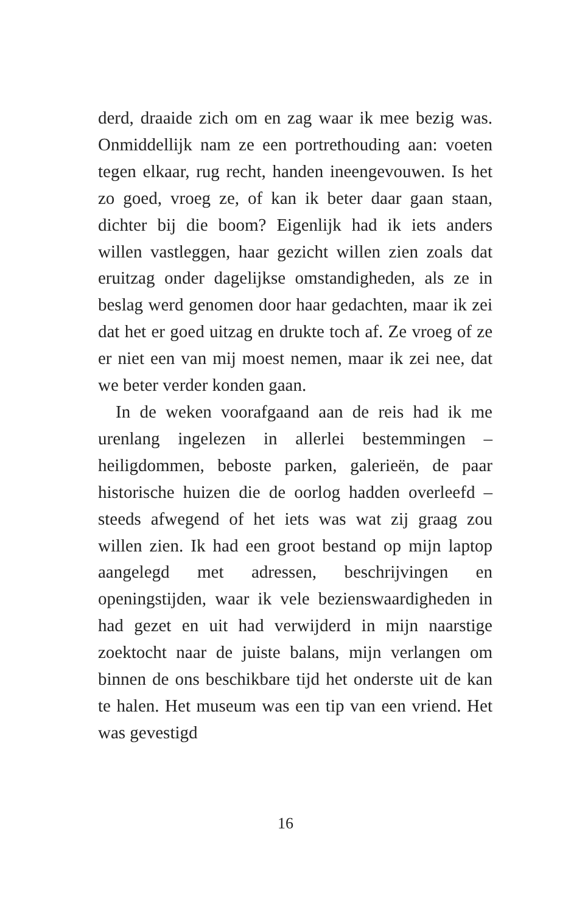derd, draaide zich om en zag waar ik mee bezig was. Onmiddellijk nam ze een portrethouding aan: voeten tegen elkaar, rug recht, handen in­eengevouwen. Is het zo goed, vroeg ze, of kan ik beter daar gaan staan, dichter bij die boom? Ei­genlijk had ik iets anders willen vastleggen, haar gezicht willen zien zoals dat eruitzag onder dage­lijkse omstandigheden, als ze in beslag werd ge­nomen door haar gedachten, maar ik zei dat het er goed uitzag en drukte toch af. Ze vroeg of ze er niet een van mij moest nemen, maar ik zei nee, dat we beter verder konden gaan.
In de weken voorafgaand aan de reis had ik me urenlang ingelezen in allerlei bestemmin­gen – heiligdommen, beboste parken, galerieën, de paar historische huizen die de oorlog hadden overleefd – steeds afwegend of het iets was wat zij graag zou willen zien. Ik had een groot bestand op mijn laptop aangelegd met adressen, beschrij­vingen en openingstijden, waar ik vele beziens­waardigheden in had gezet en uit had verwijderd in mijn naarstige zoektocht naar de juiste balans, mijn verlangen om binnen de ons beschikbare tijd het onderste uit de kan te halen. Het muse­um was een tip van een vriend. Het was gevestigd
16